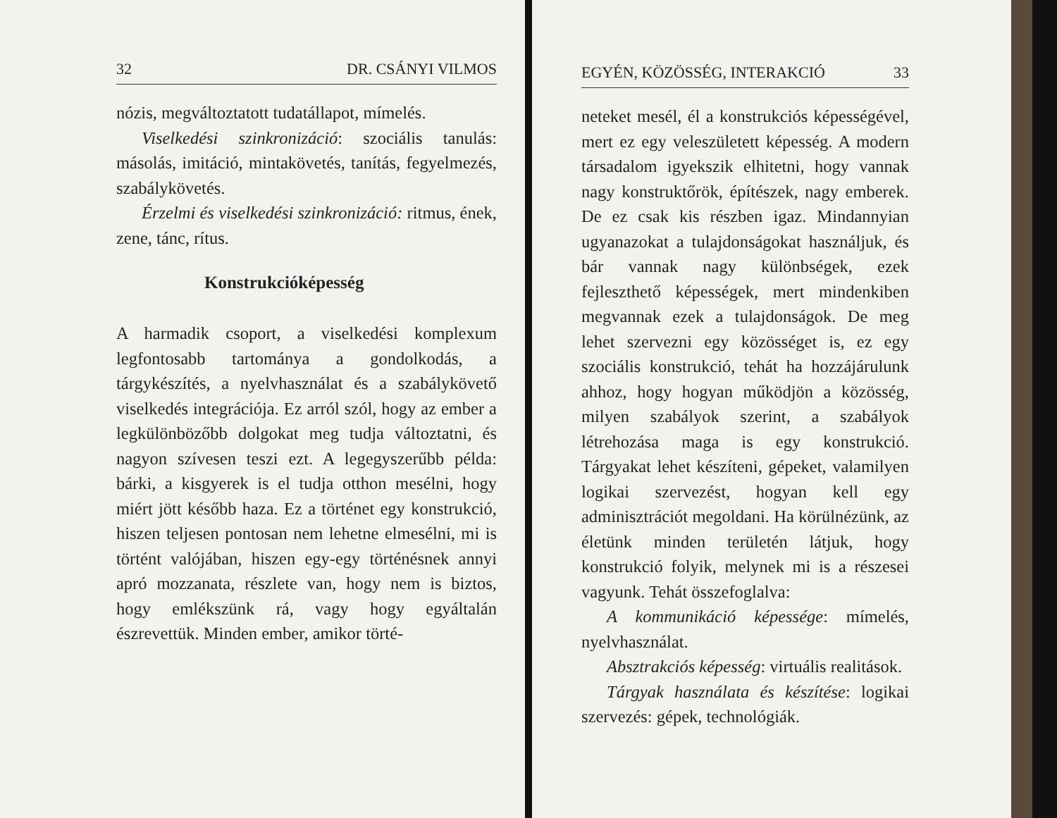32 DR. CSÁNYI VILMOS
nózis, megváltoztatott tudatállapot, mímelés.
Viselkedési szinkronizáció: szociális tanulás: másolás, imitáció, mintakövetés, tanítás, fegyelmezés, szabálykövetés.
Érzelmi és viselkedési szinkronizáció: ritmus, ének, zene, tánc, rítus.
Konstrukcióképesség
A harmadik csoport, a viselkedési komplexum legfontosabb tartománya a gondolkodás, a tárgykészítés, a nyelvhasználat és a szabálykövető viselkedés integrációja. Ez arról szól, hogy az ember a legkülönbözőbb dolgokat meg tudja változtatni, és nagyon szívesen teszi ezt. A legegyszerűbb példa: bárki, a kisgyerek is el tudja otthon mesélni, hogy miért jött később haza. Ez a történet egy konstrukció, hiszen teljesen pontosan nem lehetne elmesélni, mi is történt valójában, hiszen egy-egy történésnek annyi apró mozzanata, részlete van, hogy nem is biztos, hogy emlékszünk rá, vagy hogy egyáltalán észrevettük. Minden ember, amikor törté-
EGYÉN, KÖZÖSSÉG, INTERAKCIÓ 33
neteket mesél, él a konstrukciós képességével, mert ez egy veleszületett képesség. A modern társadalom igyekszik elhitetni, hogy vannak nagy konstruktőrök, építészek, nagy emberek. De ez csak kis részben igaz. Mindannyian ugyanazokat a tulajdonságokat használjuk, és bár vannak nagy különbségek, ezek fejleszthető képességek, mert mindenkiben megvannak ezek a tulajdonságok. De meg lehet szervezni egy közösséget is, ez egy szociális konstrukció, tehát ha hozzájárulunk ahhoz, hogy hogyan működjön a közösség, milyen szabályok szerint, a szabályok létrehozása maga is egy konstrukció. Tárgyakat lehet készíteni, gépeket, valamilyen logikai szervezést, hogyan kell egy adminisztrációt megoldani. Ha körülnézünk, az életünk minden területén látjuk, hogy konstrukció folyik, melynek mi is a részesei vagyunk. Tehát összefoglalva:
A kommunikáció képessége: mímelés, nyelvhasználat.
Absztrakciós képesség: virtuális realitások.
Tárgyak használata és készítése: logikai szervezés: gépek, technológiák.